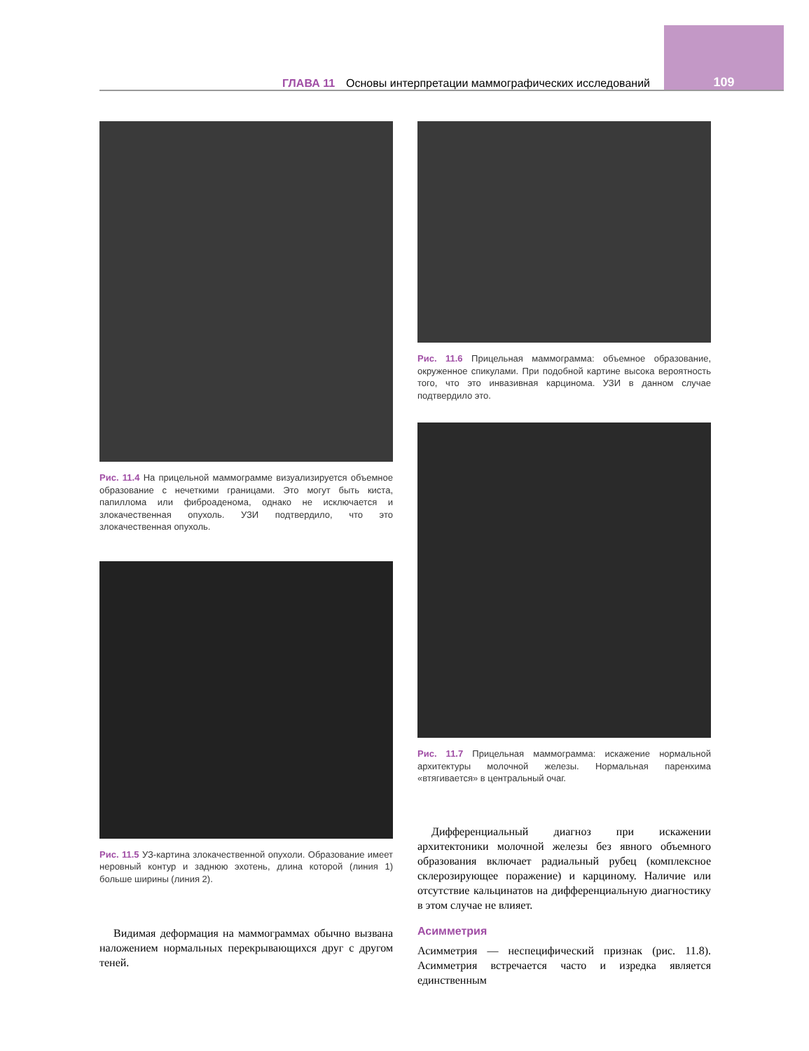ГЛАВА 11 Основы интерпретации маммографических исследований 109
Рис. 11.4 На прицельной маммограмме визуализируется объемное образование с нечеткими границами. Это могут быть киста, папиллома или фиброаденома, однако не исключается и злокачественная опухоль. УЗИ подтвердило, что это злокачественная опухоль.
Рис. 11.5 УЗ-картина злокачественной опухоли. Образование имеет неровный контур и заднюю эхотень, длина которой (линия 1) больше ширины (линия 2).
Видимая деформация на маммограммах обычно вызвана наложением нормальных перекрывающихся друг с другом теней.
Рис. 11.6 Прицельная маммограмма: объемное образование, окруженное спикулами. При подобной картине высока вероятность того, что это инвазивная карцинома. УЗИ в данном случае подтвердило это.
Рис. 11.7 Прицельная маммограмма: искажение нормальной архитектуры молочной железы. Нормальная паренхима «втягивается» в центральный очаг.
Дифференциальный диагноз при искажении архитектоники молочной железы без явного объемного образования включает радиальный рубец (комплексное склерозирующее поражение) и карциному. Наличие или отсутствие кальцинатов на дифференциальную диагностику в этом случае не влияет.
Асимметрия
Асимметрия — неспецифический признак (рис. 11.8). Асимметрия встречается часто и изредка является единственным